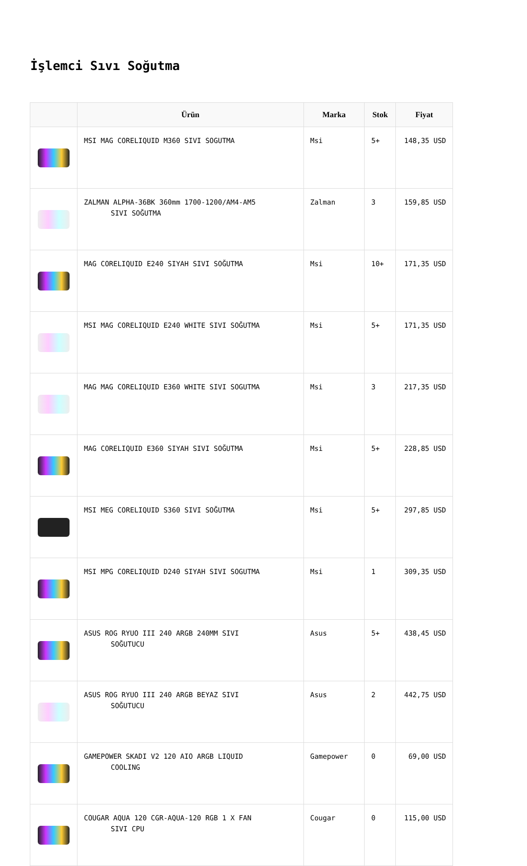İşlemci Sıvı Soğutma
| | Ürün | Marka | Stok | Fiyat |
| --- | --- | --- | --- | --- |
| | MSI MAG CORELIQUID M360 SIVI SOGUTMA | Msi | 5+ | 148,35 USD |
| | ZALMAN ALPHA-36BK 360mm 1700-1200/AM4-AM5 SIVI SOĞUTMA | Zalman | 3 | 159,85 USD |
| | MAG CORELIQUID E240 SIYAH SIVI SOĞUTMA | Msi | 10+ | 171,35 USD |
| | MSI MAG CORELIQUID E240 WHITE SIVI SOĞUTMA | Msi | 5+ | 171,35 USD |
| | MAG MAG CORELIQUID E360 WHITE SIVI SOGUTMA | Msi | 3 | 217,35 USD |
| | MAG CORELIQUID E360 SIYAH SIVI SOĞUTMA | Msi | 5+ | 228,85 USD |
| | MSI MEG CORELIQUID S360 SIVI SOĞUTMA | Msi | 5+ | 297,85 USD |
| | MSI MPG CORELIQUID D240 SIYAH SIVI SOGUTMA | Msi | 1 | 309,35 USD |
| | ASUS ROG RYUO III 240 ARGB 240MM SIVI SOĞUTUCU | Asus | 5+ | 438,45 USD |
| | ASUS ROG RYUO III 240 ARGB BEYAZ SIVI SOĞUTUCU | Asus | 2 | 442,75 USD |
| | GAMEPOWER SKADI V2 120 AIO ARGB LIQUID COOLING | Gamepower | 0 | 69,00 USD |
| | COUGAR AQUA 120 CGR-AQUA-120 RGB 1 X FAN SIVI CPU | Cougar | 0 | 115,00 USD |